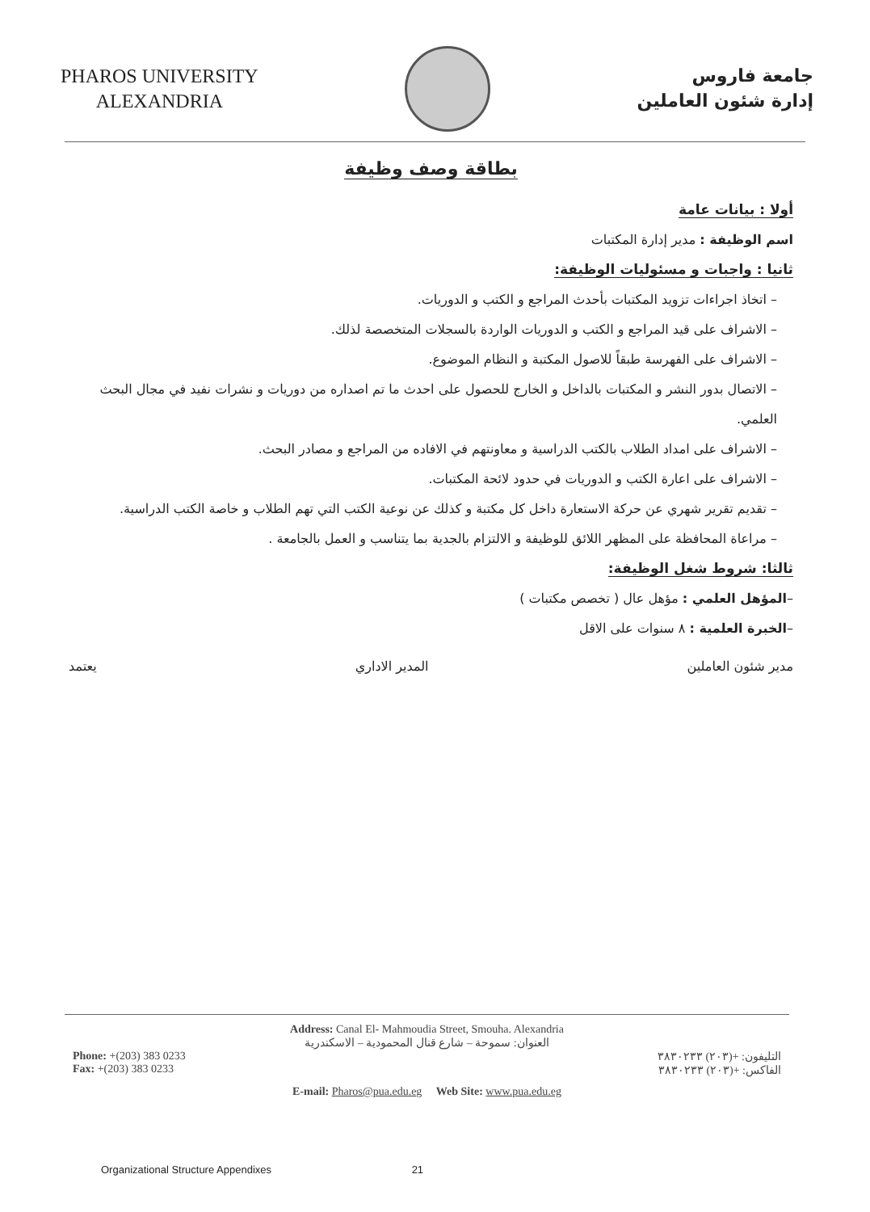PHAROS UNIVERSITY
ALEXANDRIA
جامعة فاروس
إدارة شئون العاملين
بطاقة وصف وظيفة
أولا : بيانات عامة
اسم الوظيفة : مدير إدارة المكتبات
ثانيا : واجبات و مسئوليات الوظيفة:
– اتخاذ اجراءات تزويد المكتبات بأحدث المراجع و الكتب و الدوريات.
– الاشراف على قيد المراجع و الكتب و الدوريات الواردة بالسجلات المتخصصة لذلك.
– الاشراف على الفهرسة طبقاً للاصول المكتبة و النظام الموضوع.
– الاتصال بدور النشر و المكتبات بالداخل و الخارج للحصول على احدث ما تم اصداره من دوريات و نشرات نفيد في مجال البحث العلمي.
– الاشراف على امداد الطلاب بالكتب الدراسية و معاونتهم في الافاده من المراجع و مصادر البحث.
– الاشراف على اعارة الكتب و الدوريات في حدود لائحة المكتبات.
– تقديم تقرير شهري عن حركة الاستعارة داخل كل مكتبة و كذلك عن نوعية الكتب التي تهم الطلاب و خاصة الكتب الدراسية.
– مراعاة المحافظة على المظهر اللائق للوظيفة و الالتزام بالجدية بما يتناسب و العمل بالجامعة .
ثالثا: شروط شغل الوظيفة:
–المؤهل العلمي : مؤهل عال ( تخصص مكتبات )
–الخبرة العلمية : ٨ سنوات على الاقل
مدير شئون العاملين المدير الاداري يعتمد
Address: Canal El- Mahmoudia Street, Smouha. Alexandria
العنوان: سموحة – شارع قنال المحمودية – الاسكندرية
Phone: +(203) 383 0233
Fax: +(203) 383 0233
التليفون: +(٢٠٣) ٣٨٣٠٢٣٣
الفاكس: +(٢٠٣) ٣٨٣٠٢٣٣
E-mail: Pharos@pua.edu.eg Web Site: www.pua.edu.eg
Organizational Structure Appendixes 21